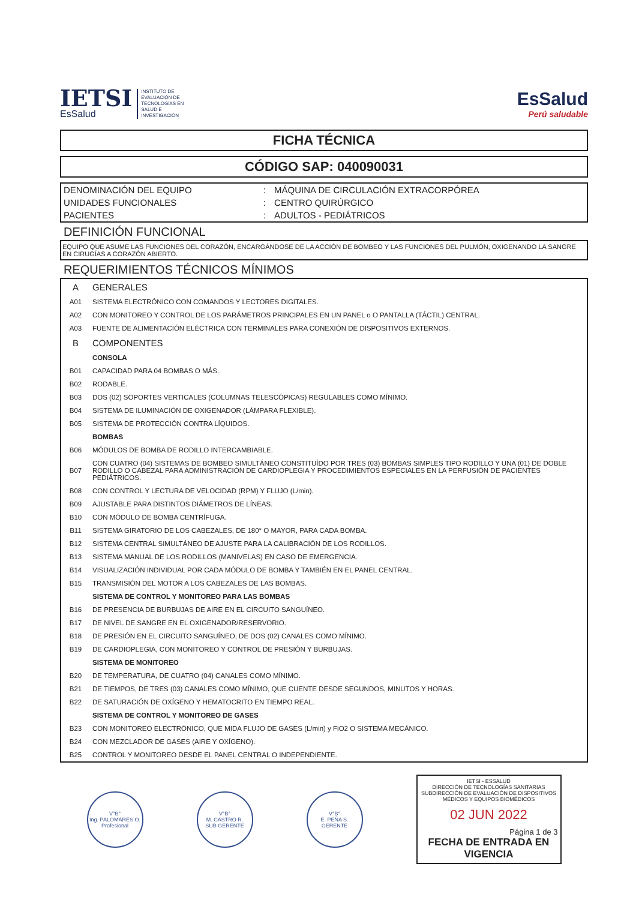IETSI
EsSalud
INSTITUTO DE
EVALUACIÓN DE
TECNOLOGÍAS EN
SALUD E
INVESTIGACIÓN
EsSalud
Perú saludable
FICHA TÉCNICA
CÓDIGO SAP: 040090031
| DENOMINACIÓN DEL EQUIPO | : | MÁQUINA DE CIRCULACIÓN EXTRACORPÓREA |
| UNIDADES FUNCIONALES | : | CENTRO QUIRÚRGICO |
| PACIENTES | : | ADULTOS - PEDIÁTRICOS |
DEFINICIÓN FUNCIONAL
EQUIPO QUE ASUME LAS FUNCIONES DEL CORAZÓN, ENCARGÁNDOSE DE LA ACCIÓN DE BOMBEO Y LAS FUNCIONES DEL PULMÓN, OXIGENANDO LA SANGRE EN CIRUGÍAS A CORAZÓN ABIERTO.
REQUERIMIENTOS TÉCNICOS MÍNIMOS
| A | GENERALES |
| A01 | SISTEMA ELECTRÓNICO CON COMANDOS Y LECTORES DIGITALES. |
| A02 | CON MONITOREO Y CONTROL DE LOS PARÁMETROS PRINCIPALES EN UN PANEL o O PANTALLA (TÁCTIL) CENTRAL. |
| A03 | FUENTE DE ALIMENTACIÓN ELÉCTRICA CON TERMINALES PARA CONEXIÓN DE DISPOSITIVOS EXTERNOS. |
| B | COMPONENTES |
| | CONSOLA |
| B01 | CAPACIDAD PARA 04 BOMBAS O MÁS. |
| B02 | RODABLE. |
| B03 | DOS (02) SOPORTES VERTICALES (COLUMNAS TELESCÓPICAS) REGULABLES COMO MÍNIMO. |
| B04 | SISTEMA DE ILUMINACIÓN DE OXIGENADOR (LÁMPARA FLEXIBLE). |
| B05 | SISTEMA DE PROTECCIÓN CONTRA LÍQUIDOS. |
| | BOMBAS |
| B06 | MÓDULOS DE BOMBA DE RODILLO INTERCAMBIABLE. |
| B07 | CON CUATRO (04) SISTEMAS DE BOMBEO SIMULTÁNEO CONSTITUÍDO POR TRES (03) BOMBAS SIMPLES TIPO RODILLO Y UNA (01) DE DOBLE RODILLO O CABEZAL PARA ADMINISTRACIÓN DE CARDIOPLEGIA Y PROCEDIMIENTOS ESPECIALES EN LA PERFUSIÓN DE PACIENTES PEDIÁTRICOS. |
| B08 | CON CONTROL Y LECTURA DE VELOCIDAD (RPM) Y FLUJO (L/min). |
| B09 | AJUSTABLE PARA DISTINTOS DIÁMETROS DE LÍNEAS. |
| B10 | CON MÓDULO DE BOMBA CENTRÍFUGA. |
| B11 | SISTEMA GIRATORIO DE LOS CABEZALES, DE 180° O MAYOR, PARA CADA BOMBA. |
| B12 | SISTEMA CENTRAL SIMULTÁNEO DE AJUSTE PARA LA CALIBRACIÓN DE LOS RODILLOS. |
| B13 | SISTEMA MANUAL DE LOS RODILLOS (MANIVELAS) EN CASO DE EMERGENCIA. |
| B14 | VISUALIZACIÓN INDIVIDUAL POR CADA MÓDULO DE BOMBA Y TAMBIÉN EN EL PANEL CENTRAL. |
| B15 | TRANSMISIÓN DEL MOTOR A LOS CABEZALES DE LAS BOMBAS. |
| | SISTEMA DE CONTROL Y MONITOREO PARA LAS BOMBAS |
| B16 | DE PRESENCIA DE BURBUJAS DE AIRE EN EL CIRCUITO SANGUÍNEO. |
| B17 | DE NIVEL DE SANGRE EN EL OXIGENADOR/RESERVORIO. |
| B18 | DE PRESIÓN EN EL CIRCUITO SANGUÍNEO, DE DOS (02) CANALES COMO MÍNIMO. |
| B19 | DE CARDIOPLEGIA, CON MONITOREO Y CONTROL DE PRESIÓN Y BURBUJAS. |
| | SISTEMA DE MONITOREO |
| B20 | DE TEMPERATURA, DE CUATRO (04) CANALES COMO MÍNIMO. |
| B21 | DE TIEMPOS, DE TRES (03) CANALES COMO MÍNIMO, QUE CUENTE DESDE SEGUNDOS, MINUTOS Y HORAS. |
| B22 | DE SATURACIÓN DE OXÍGENO Y HEMATOCRITO EN TIEMPO REAL. |
| | SISTEMA DE CONTROL Y MONITOREO DE GASES |
| B23 | CON MONITOREO ELECTRÓNICO, QUE MIDA FLUJO DE GASES (L/min) y FiO2 O SISTEMA MECÁNICO. |
| B24 | CON MEZCLADOR DE GASES (AIRE Y OXÍGENO). |
| B25 | CONTROL Y MONITOREO DESDE EL PANEL CENTRAL O INDEPENDIENTE. |
V°B°
Ing. PALOMARES O.
Profesional
V°B°
M. CASTRO R.
SUB GERENTE
V°B°
E. PEÑA S.
GERENTE
IETSI - ESSALUD
DIRECCIÓN DE TECNOLOGÍAS SANITARIAS
SUBDIRECCIÓN DE EVALUACIÓN DE DISPOSITIVOS MÉDICOS Y EQUIPOS BIOMÉDICOS
02 JUN 2022
Página 1 de 3
FECHA DE ENTRADA EN VIGENCIA